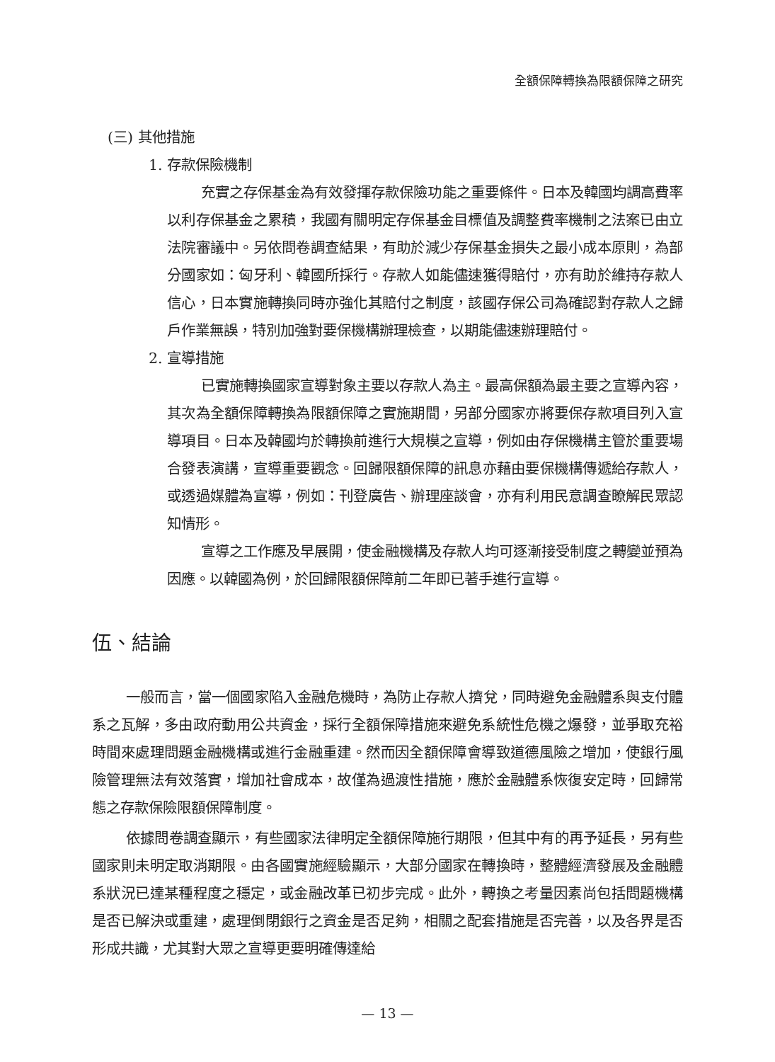全額保障轉換為限額保障之研究
(三) 其他措施
1. 存款保險機制
充實之存保基金為有效發揮存款保險功能之重要條件。日本及韓國均調高費率以利存保基金之累積，我國有關明定存保基金目標值及調整費率機制之法案已由立法院審議中。另依問卷調查結果，有助於減少存保基金損失之最小成本原則，為部分國家如：匈牙利、韓國所採行。存款人如能儘速獲得賠付，亦有助於維持存款人信心，日本實施轉換同時亦強化其賠付之制度，該國存保公司為確認對存款人之歸戶作業無誤，特別加強對要保機構辦理檢查，以期能儘速辦理賠付。
2. 宣導措施
已實施轉換國家宣導對象主要以存款人為主。最高保額為最主要之宣導內容，其次為全額保障轉換為限額保障之實施期間，另部分國家亦將要保存款項目列入宣導項目。日本及韓國均於轉換前進行大規模之宣導，例如由存保機構主管於重要場合發表演講，宣導重要觀念。回歸限額保障的訊息亦藉由要保機構傳遞給存款人，或透過媒體為宣導，例如：刊登廣告、辦理座談會，亦有利用民意調查瞭解民眾認知情形。
宣導之工作應及早展開，使金融機構及存款人均可逐漸接受制度之轉變並預為因應。以韓國為例，於回歸限額保障前二年即已著手進行宣導。
伍、結論
一般而言，當一個國家陷入金融危機時，為防止存款人擠兌，同時避免金融體系與支付體系之瓦解，多由政府動用公共資金，採行全額保障措施來避免系統性危機之爆發，並爭取充裕時間來處理問題金融機構或進行金融重建。然而因全額保障會導致道德風險之增加，使銀行風險管理無法有效落實，增加社會成本，故僅為過渡性措施，應於金融體系恢復安定時，回歸常態之存款保險限額保障制度。
依據問卷調查顯示，有些國家法律明定全額保障施行期限，但其中有的再予延長，另有些國家則未明定取消期限。由各國實施經驗顯示，大部分國家在轉換時，整體經濟發展及金融體系狀況已達某種程度之穩定，或金融改革已初步完成。此外，轉換之考量因素尚包括問題機構是否已解決或重建，處理倒閉銀行之資金是否足夠，相關之配套措施是否完善，以及各界是否形成共識，尤其對大眾之宣導更要明確傳達給
— 13 —